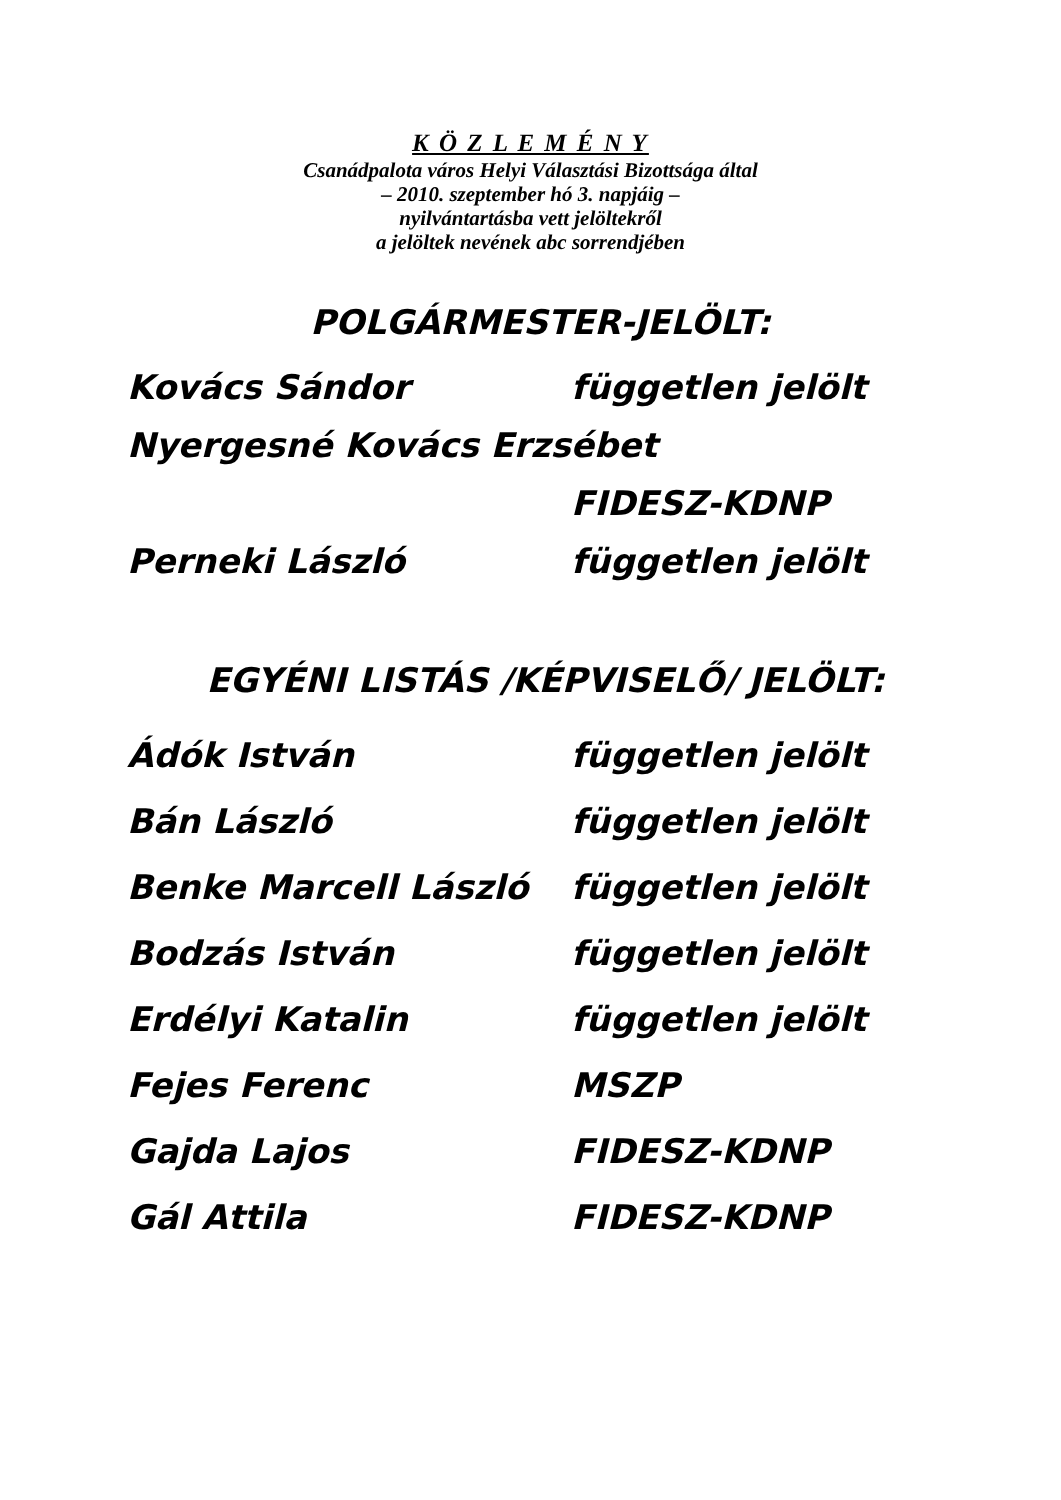K Ö Z L E M É N Y
Csanádpalota város Helyi Választási Bizottsága által
– 2010. szeptember hó 3. napjáig –
nyilvántartásba vett jelöltekről
a jelöltek nevének abc sorrendjében
POLGÁRMESTER-JELÖLT:
Kovács Sándor független jelölt
Nyergesné Kovács Erzsébet
FIDESZ-KDNP
Perneki László független jelölt
EGYÉNI LISTÁS /KÉPVISELŐ/ JELÖLT:
Ádók István független jelölt
Bán László független jelölt
Benke Marcell László független jelölt
Bodzás István független jelölt
Erdélyi Katalin független jelölt
Fejes Ferenc MSZP
Gajda Lajos FIDESZ-KDNP
Gál Attila FIDESZ-KDNP